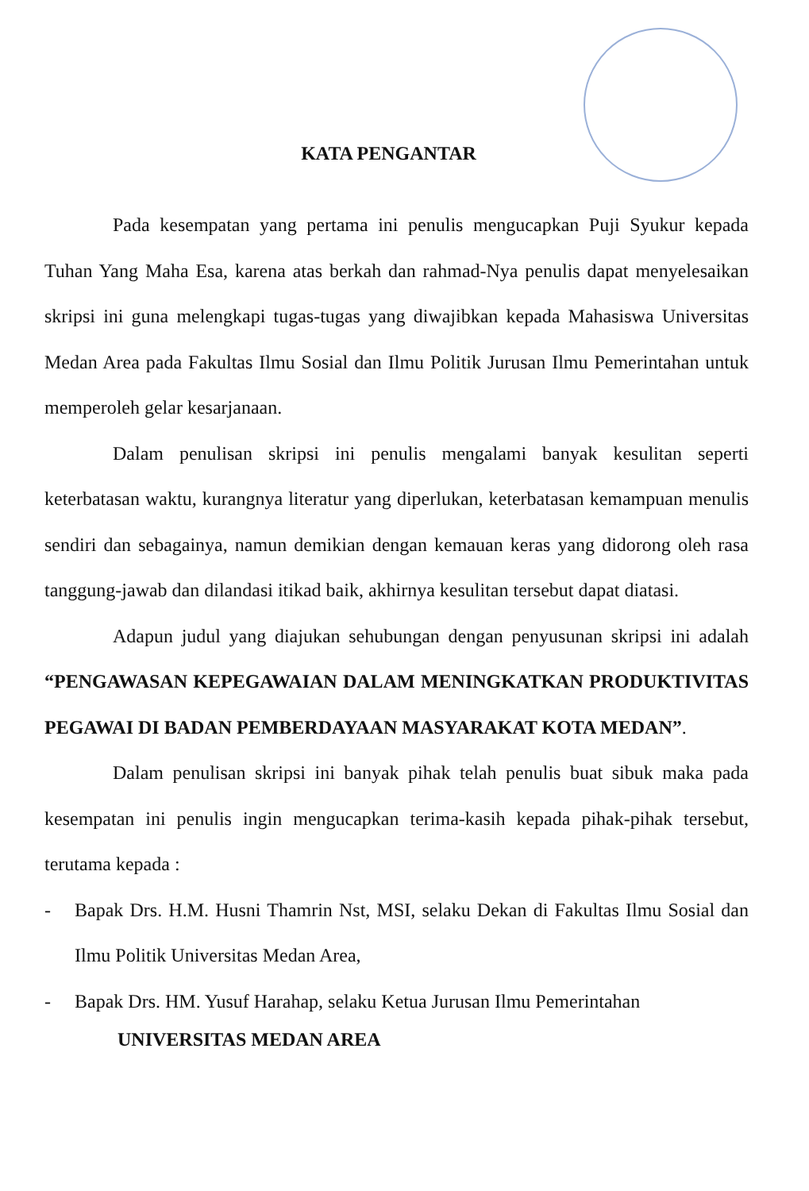KATA PENGANTAR
Pada kesempatan yang pertama ini penulis mengucapkan Puji Syukur kepada Tuhan Yang Maha Esa, karena atas berkah dan rahmad-Nya penulis dapat menyelesaikan skripsi ini guna melengkapi tugas-tugas yang diwajibkan kepada Mahasiswa Universitas Medan Area pada Fakultas Ilmu Sosial dan Ilmu Politik Jurusan Ilmu Pemerintahan untuk memperoleh gelar kesarjanaan.
Dalam penulisan skripsi ini penulis mengalami banyak kesulitan seperti keterbatasan waktu, kurangnya literatur yang diperlukan, keterbatasan kemampuan menulis sendiri dan sebagainya, namun demikian dengan kemauan keras yang didorong oleh rasa tanggung-jawab dan dilandasi itikad baik, akhirnya kesulitan tersebut dapat diatasi.
Adapun judul yang diajukan sehubungan dengan penyusunan skripsi ini adalah “PENGAWASAN KEPEGAWAIAN DALAM MENINGKATKAN PRODUKTIVITAS PEGAWAI DI BADAN PEMBERDAYAAN MASYARAKAT KOTA MEDAN”.
Dalam penulisan skripsi ini banyak pihak telah penulis buat sibuk maka pada kesempatan ini penulis ingin mengucapkan terima-kasih kepada pihak-pihak tersebut, terutama kepada :
- Bapak Drs. H.M. Husni Thamrin Nst, MSI, selaku Dekan di Fakultas Ilmu Sosial dan Ilmu Politik Universitas Medan Area,
- Bapak Drs. HM. Yusuf Harahap, selaku Ketua Jurusan Ilmu Pemerintahan
UNIVERSITAS MEDAN AREA